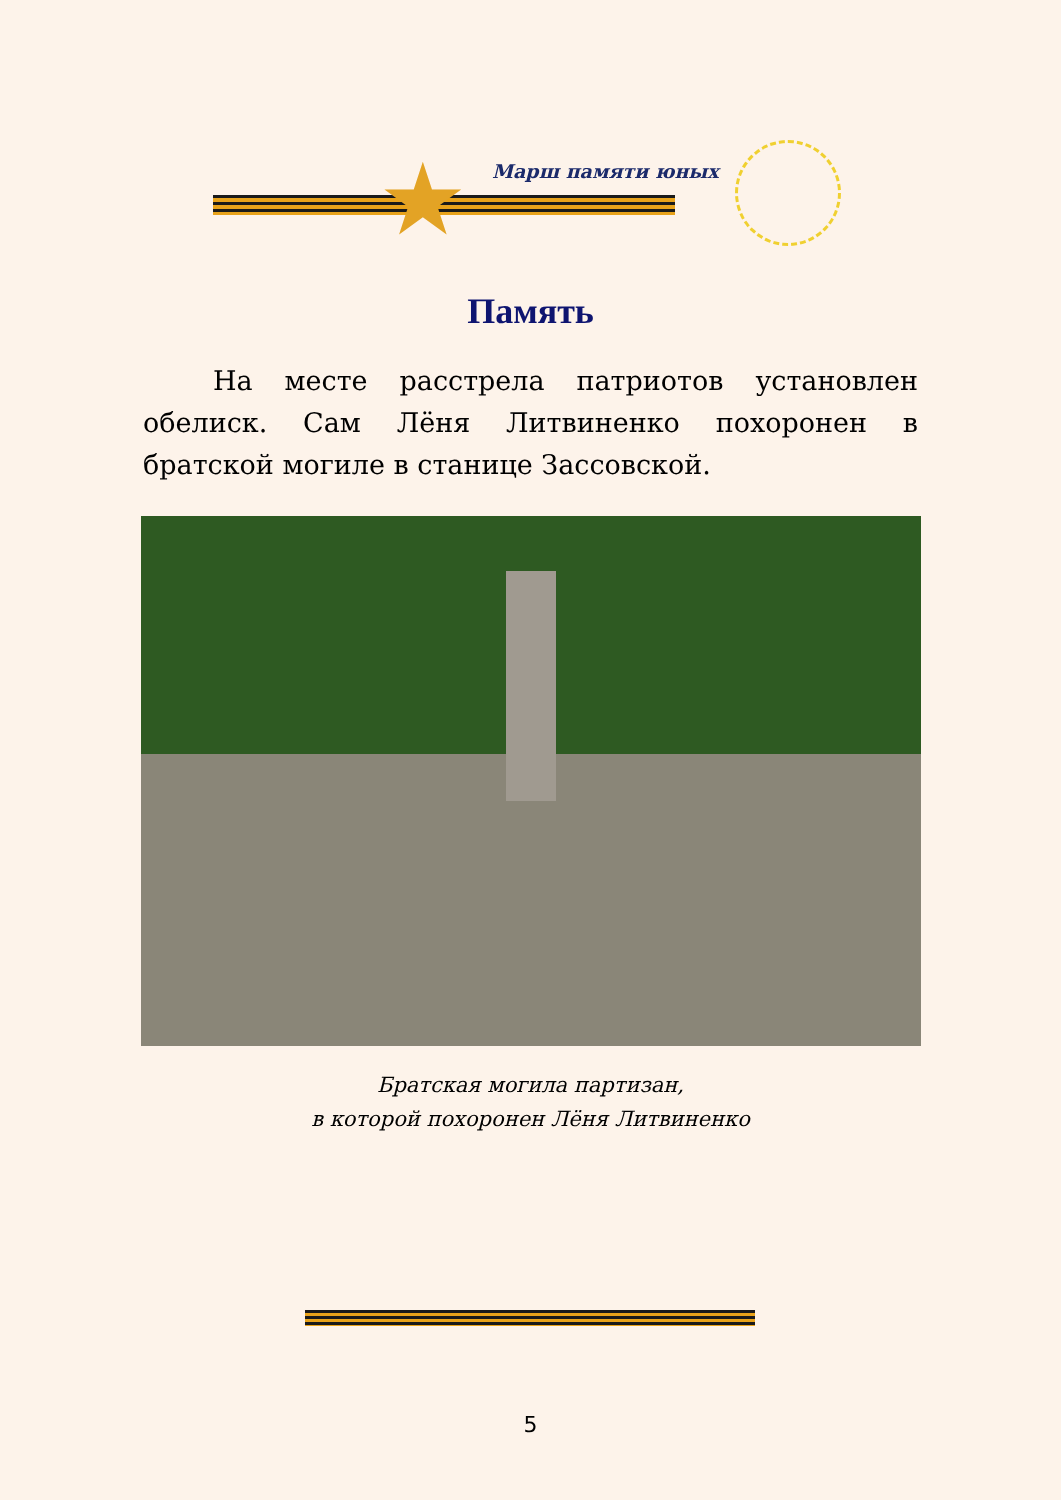★ Марш памяти юных
Память
На месте расстрела патриотов установлен обелиск. Сам Лёня Литвиненко похоронен в братской могиле в станице Зассовской.
Братская могила партизан,
в которой похоронен Лёня Литвиненко
5